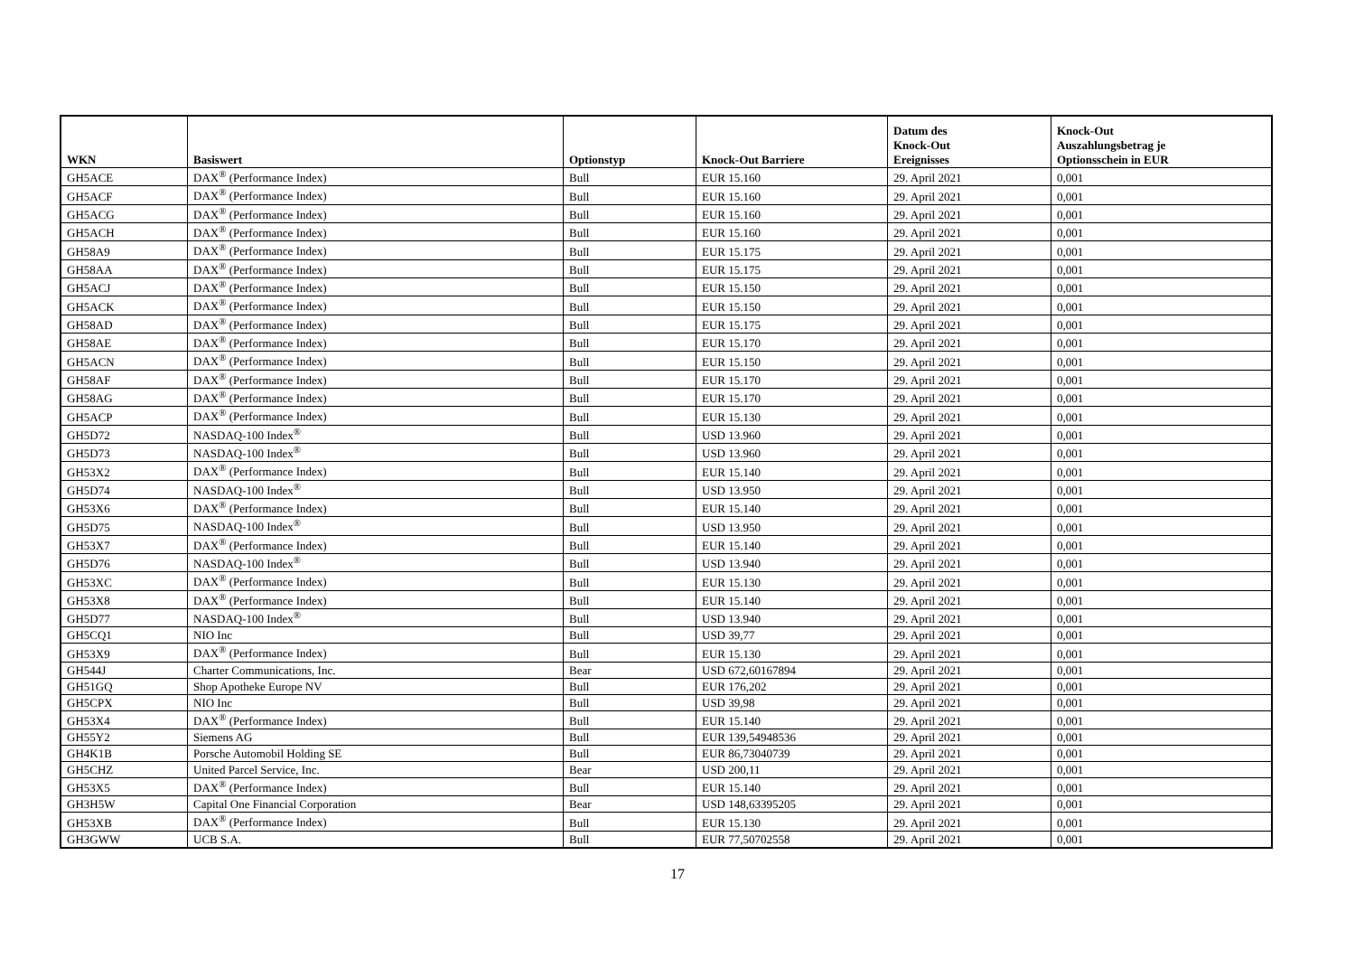| WKN | Basiswert | Optionstyp | Knock-Out Barriere | Datum des Knock-Out Ereignisses | Knock-Out Auszahlungsbetrag je Optionsschein in EUR |
| --- | --- | --- | --- | --- | --- |
| GH5ACE | DAX<sup>®</sup> (Performance Index) | Bull | EUR 15.160 | 29. April 2021 | 0,001 |
| GH5ACF | DAX<sup>®</sup> (Performance Index) | Bull | EUR 15.160 | 29. April 2021 | 0,001 |
| GH5ACG | DAX<sup>®</sup> (Performance Index) | Bull | EUR 15.160 | 29. April 2021 | 0,001 |
| GH5ACH | DAX<sup>®</sup> (Performance Index) | Bull | EUR 15.160 | 29. April 2021 | 0,001 |
| GH58A9 | DAX<sup>®</sup> (Performance Index) | Bull | EUR 15.175 | 29. April 2021 | 0,001 |
| GH58AA | DAX<sup>®</sup> (Performance Index) | Bull | EUR 15.175 | 29. April 2021 | 0,001 |
| GH5ACJ | DAX<sup>®</sup> (Performance Index) | Bull | EUR 15.150 | 29. April 2021 | 0,001 |
| GH5ACK | DAX<sup>®</sup> (Performance Index) | Bull | EUR 15.150 | 29. April 2021 | 0,001 |
| GH58AD | DAX<sup>®</sup> (Performance Index) | Bull | EUR 15.175 | 29. April 2021 | 0,001 |
| GH58AE | DAX<sup>®</sup> (Performance Index) | Bull | EUR 15.170 | 29. April 2021 | 0,001 |
| GH5ACN | DAX<sup>®</sup> (Performance Index) | Bull | EUR 15.150 | 29. April 2021 | 0,001 |
| GH58AF | DAX<sup>®</sup> (Performance Index) | Bull | EUR 15.170 | 29. April 2021 | 0,001 |
| GH58AG | DAX<sup>®</sup> (Performance Index) | Bull | EUR 15.170 | 29. April 2021 | 0,001 |
| GH5ACP | DAX<sup>®</sup> (Performance Index) | Bull | EUR 15.130 | 29. April 2021 | 0,001 |
| GH5D72 | NASDAQ-100 Index<sup>®</sup> | Bull | USD 13.960 | 29. April 2021 | 0,001 |
| GH5D73 | NASDAQ-100 Index<sup>®</sup> | Bull | USD 13.960 | 29. April 2021 | 0,001 |
| GH53X2 | DAX<sup>®</sup> (Performance Index) | Bull | EUR 15.140 | 29. April 2021 | 0,001 |
| GH5D74 | NASDAQ-100 Index<sup>®</sup> | Bull | USD 13.950 | 29. April 2021 | 0,001 |
| GH53X6 | DAX<sup>®</sup> (Performance Index) | Bull | EUR 15.140 | 29. April 2021 | 0,001 |
| GH5D75 | NASDAQ-100 Index<sup>®</sup> | Bull | USD 13.950 | 29. April 2021 | 0,001 |
| GH53X7 | DAX<sup>®</sup> (Performance Index) | Bull | EUR 15.140 | 29. April 2021 | 0,001 |
| GH5D76 | NASDAQ-100 Index<sup>®</sup> | Bull | USD 13.940 | 29. April 2021 | 0,001 |
| GH53XC | DAX<sup>®</sup> (Performance Index) | Bull | EUR 15.130 | 29. April 2021 | 0,001 |
| GH53X8 | DAX<sup>®</sup> (Performance Index) | Bull | EUR 15.140 | 29. April 2021 | 0,001 |
| GH5D77 | NASDAQ-100 Index<sup>®</sup> | Bull | USD 13.940 | 29. April 2021 | 0,001 |
| GH5CQ1 | NIO Inc | Bull | USD 39,77 | 29. April 2021 | 0,001 |
| GH53X9 | DAX<sup>®</sup> (Performance Index) | Bull | EUR 15.130 | 29. April 2021 | 0,001 |
| GH544J | Charter Communications, Inc. | Bear | USD 672,60167894 | 29. April 2021 | 0,001 |
| GH51GQ | Shop Apotheke Europe NV | Bull | EUR 176,202 | 29. April 2021 | 0,001 |
| GH5CPX | NIO Inc | Bull | USD 39,98 | 29. April 2021 | 0,001 |
| GH53X4 | DAX<sup>®</sup> (Performance Index) | Bull | EUR 15.140 | 29. April 2021 | 0,001 |
| GH55Y2 | Siemens AG | Bull | EUR 139,54948536 | 29. April 2021 | 0,001 |
| GH4K1B | Porsche Automobil Holding SE | Bull | EUR 86,73040739 | 29. April 2021 | 0,001 |
| GH5CHZ | United Parcel Service, Inc. | Bear | USD 200,11 | 29. April 2021 | 0,001 |
| GH53X5 | DAX<sup>®</sup> (Performance Index) | Bull | EUR 15.140 | 29. April 2021 | 0,001 |
| GH3H5W | Capital One Financial Corporation | Bear | USD 148,63395205 | 29. April 2021 | 0,001 |
| GH53XB | DAX<sup>®</sup> (Performance Index) | Bull | EUR 15.130 | 29. April 2021 | 0,001 |
| GH3GWW | UCB S.A. | Bull | EUR 77,50702558 | 29. April 2021 | 0,001 |
17